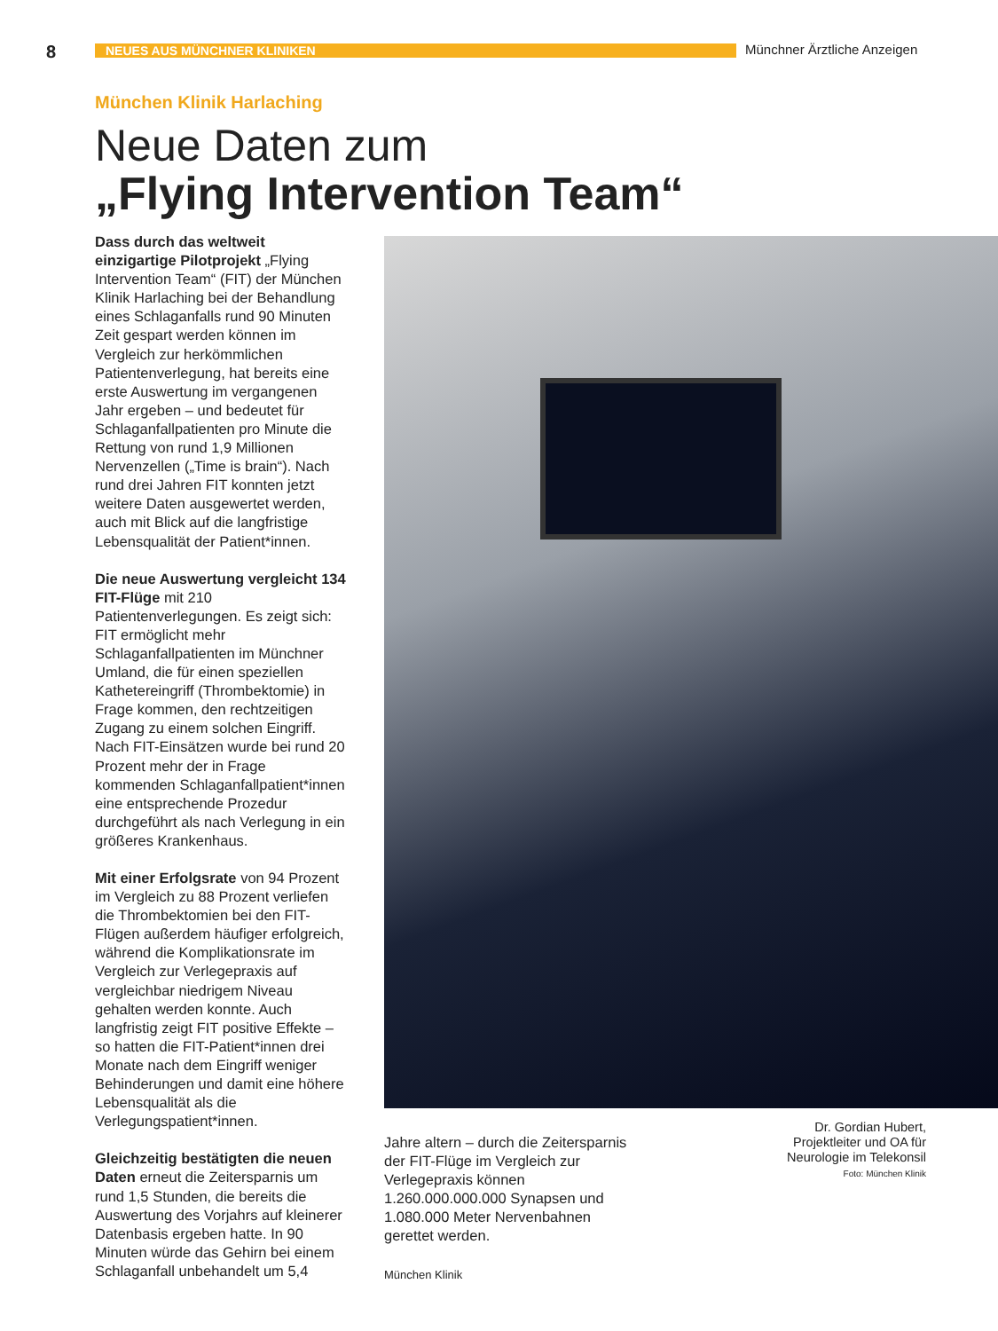8 NEUES AUS MÜNCHNER KLINIKEN Münchner Ärztliche Anzeigen
München Klinik Harlaching
Neue Daten zum
„Flying Intervention Team“
Dass durch das weltweit einzigartige Pilotprojekt „Flying Intervention Team“ (FIT) der München Klinik Harlaching bei der Behandlung eines Schlaganfalls rund 90 Minuten Zeit gespart werden können im Vergleich zur herkömmlichen Patientenverlegung, hat bereits eine erste Auswertung im vergangenen Jahr ergeben – und bedeutet für Schlaganfallpatienten pro Minute die Rettung von rund 1,9 Millionen Nervenzellen („Time is brain“). Nach rund drei Jahren FIT konnten jetzt weitere Daten ausgewertet werden, auch mit Blick auf die langfristige Lebensqualität der Patient*innen.
Die neue Auswertung vergleicht 134 FIT-Flüge mit 210 Patientenverlegungen. Es zeigt sich: FIT ermöglicht mehr Schlaganfallpatienten im Münchner Umland, die für einen speziellen Kathetereingriff (Thrombektomie) in Frage kommen, den rechtzeitigen Zugang zu einem solchen Eingriff. Nach FIT-Einsätzen wurde bei rund 20 Prozent mehr der in Frage kommenden Schlaganfallpatient*innen eine entsprechende Prozedur durchgeführt als nach Verlegung in ein größeres Krankenhaus.
Mit einer Erfolgsrate von 94 Prozent im Vergleich zu 88 Prozent verliefen die Thrombektomien bei den FIT-Flügen außerdem häufiger erfolgreich, während die Komplikationsrate im Vergleich zur Verlegepraxis auf vergleichbar niedrigem Niveau gehalten werden konnte. Auch langfristig zeigt FIT positive Effekte – so hatten die FIT-Patient*innen drei Monate nach dem Eingriff weniger Behinderungen und damit eine höhere Lebensqualität als die Verlegungspatient*innen.
Gleichzeitig bestätigten die neuen Daten erneut die Zeitersparnis um rund 1,5 Stunden, die bereits die Auswertung des Vorjahrs auf kleinerer Datenbasis ergeben hatte. In 90 Minuten würde das Gehirn bei einem Schlaganfall unbehandelt um 5,4
Jahre altern – durch die Zeitersparnis der FIT-Flüge im Vergleich zur Verlegepraxis können 1.260.000.000.000 Synapsen und 1.080.000 Meter Nervenbahnen gerettet werden.
München Klinik
Dr. Gordian Hubert,
Projektleiter und OA für Neurologie im Telekonsil
Foto: München Klinik